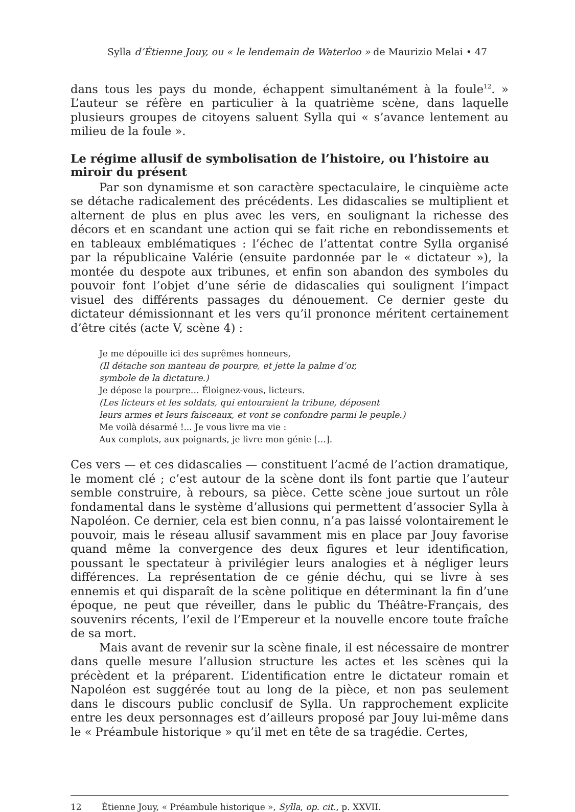Sylla d’Étienne Jouy, ou « le lendemain de Waterloo » de Maurizio Melai • 47
dans tous les pays du monde, échappent simultanément à la foule<sup>12</sup>. » L’auteur se réfère en particulier à la quatrième scène, dans laquelle plusieurs groupes de citoyens saluent Sylla qui « s’avance lentement au milieu de la foule ».
Le régime allusif de symbolisation de l’histoire, ou l’histoire au miroir du présent
Par son dynamisme et son caractère spectaculaire, le cinquième acte se détache radicalement des précédents. Les didascalies se multiplient et alternent de plus en plus avec les vers, en soulignant la richesse des décors et en scandant une action qui se fait riche en rebondissements et en tableaux emblématiques : l’échec de l’attentat contre Sylla organisé par la républicaine Valérie (ensuite pardonnée par le « dictateur »), la montée du despote aux tribunes, et enfin son abandon des symboles du pouvoir font l’objet d’une série de didascalies qui soulignent l’impact visuel des différents passages du dénouement. Ce dernier geste du dictateur démissionnant et les vers qu’il prononce méritent certainement d’être cités (acte V, scène 4) :
Je me dépouille ici des suprêmes honneurs,
(Il détache son manteau de pourpre, et jette la palme d’or,
symbole de la dictature.)
Je dépose la pourpre… Éloignez-vous, licteurs.
(Les licteurs et les soldats, qui entouraient la tribune, déposent
leurs armes et leurs faisceaux, et vont se confondre parmi le peuple.)
Me voilà désarmé !... Je vous livre ma vie :
Aux complots, aux poignards, je livre mon génie […].
Ces vers — et ces didascalies — constituent l’acmé de l’action dramatique, le moment clé ; c’est autour de la scène dont ils font partie que l’auteur semble construire, à rebours, sa pièce. Cette scène joue surtout un rôle fondamental dans le système d’allusions qui permettent d’associer Sylla à Napoléon. Ce dernier, cela est bien connu, n’a pas laissé volontairement le pouvoir, mais le réseau allusif savamment mis en place par Jouy favorise quand même la convergence des deux figures et leur identification, poussant le spectateur à privilégier leurs analogies et à négliger leurs différences. La représentation de ce génie déchu, qui se livre à ses ennemis et qui disparaît de la scène politique en déterminant la fin d’une époque, ne peut que réveiller, dans le public du Théâtre-Français, des souvenirs récents, l’exil de l’Empereur et la nouvelle encore toute fraîche de sa mort.
Mais avant de revenir sur la scène finale, il est nécessaire de montrer dans quelle mesure l’allusion structure les actes et les scènes qui la précèdent et la préparent. L’identification entre le dictateur romain et Napoléon est suggérée tout au long de la pièce, et non pas seulement dans le discours public conclusif de Sylla. Un rapprochement explicite entre les deux personnages est d’ailleurs proposé par Jouy lui-même dans le « Préambule historique » qu’il met en tête de sa tragédie. Certes,
12 Étienne Jouy, « Préambule historique », Sylla, op. cit., p. XXVII.